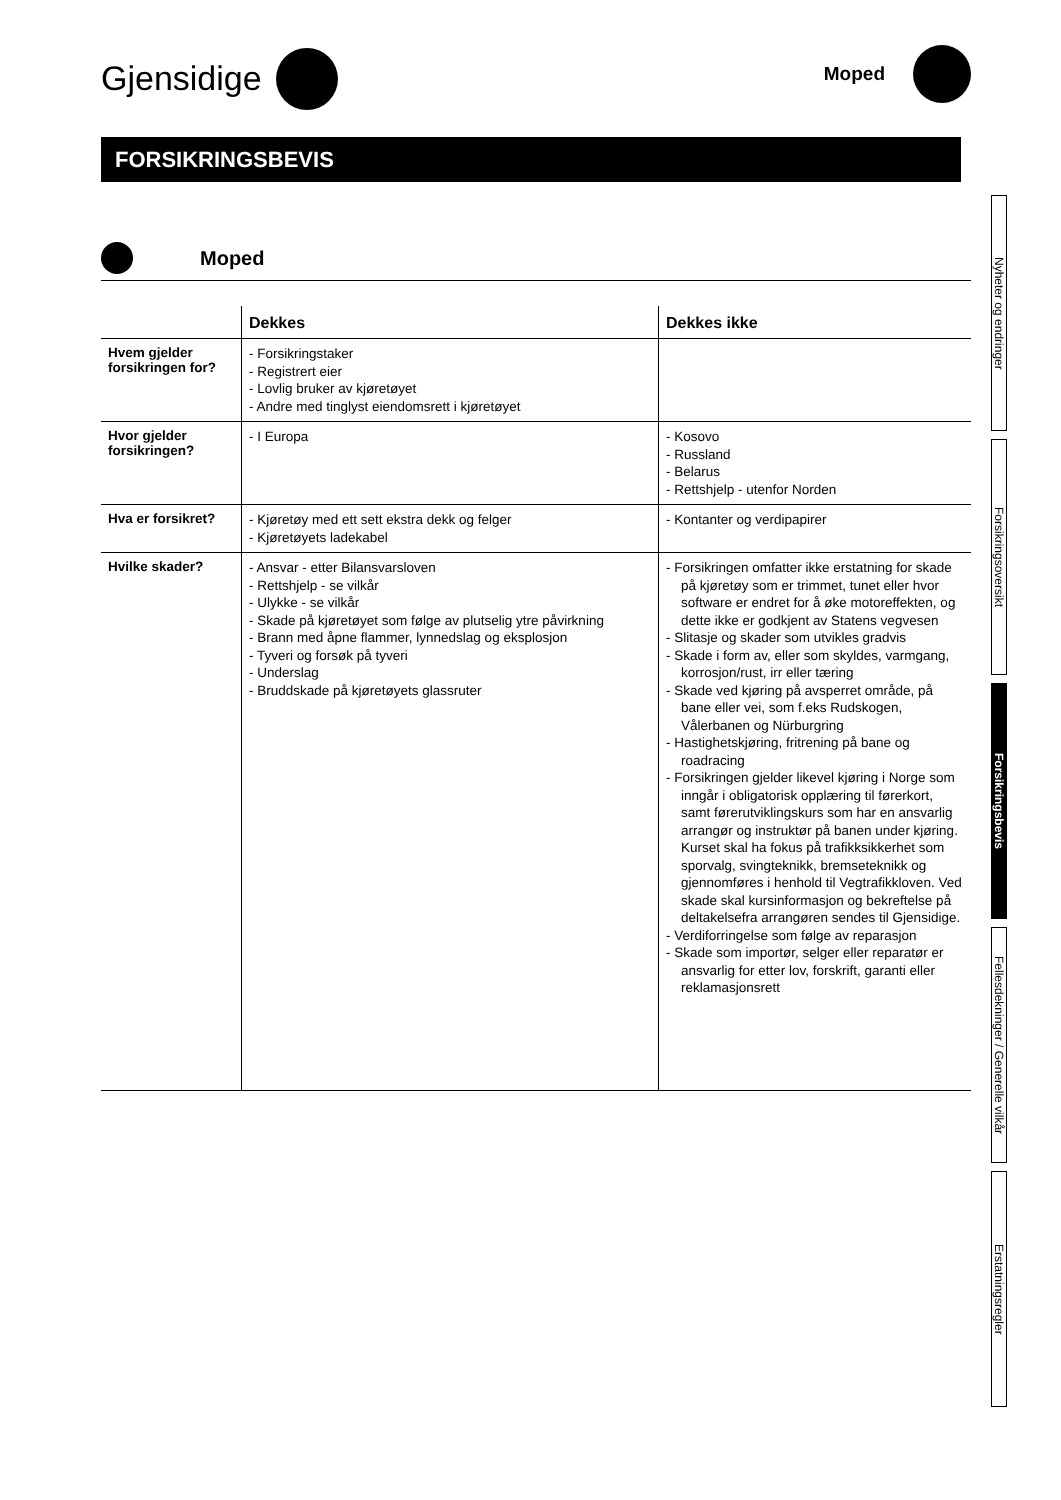Gjensidige
Moped
FORSIKRINGSBEVIS
Moped
| | Dekkes | Dekkes ikke |
| --- | --- | --- |
| Hvem gjelder forsikringen for? | - Forsikringstaker - Registrert eier - Lovlig bruker av kjøretøyet - Andre med tinglyst eiendomsrett i kjøretøyet | |
| Hvor gjelder forsikringen? | - I Europa | - Kosovo - Russland - Belarus - Rettshjelp - utenfor Norden |
| Hva er forsikret? | - Kjøretøy med ett sett ekstra dekk og felger - Kjøretøyets ladekabel | - Kontanter og verdipapirer |
| Hvilke skader? | - Ansvar - etter Bilansvarsloven - Rettshjelp - se vilkår - Ulykke - se vilkår - Skade på kjøretøyet som følge av plutselig ytre påvirkning - Brann med åpne flammer, lynnedslag og eksplosjon - Tyveri og forsøk på tyveri - Underslag - Bruddskade på kjøretøyets glassruter | - Forsikringen omfatter ikke erstatning for skade på kjøretøy som er trimmet, tunet eller hvor software er endret for å øke motoreffekten, og dette ikke er godkjent av Statens vegvesen - Slitasje og skader som utvikles gradvis - Skade i form av, eller som skyldes, varmgang, korrosjon/rust, irr eller tæring - Skade ved kjøring på avsperret område, på bane eller vei, som f.eks Rudskogen, Vålerbanen og Nürburgring - Hastighetskjøring, fritrening på bane og roadracing - Forsikringen gjelder likevel kjøring i Norge som inngår i obligatorisk opplæring til førerkort, samt førerutviklingskurs som har en ansvarlig arrangør og instruktør på banen under kjøring. Kurset skal ha fokus på trafikksikkerhet som sporvalg, svingteknikk, bremseteknikk og gjennomføres i henhold til Vegtrafikkloven. Ved skade skal kursinformasjon og bekreftelse på deltakelsefra arrangøren sendes til Gjensidige. - Verdiforringelse som følge av reparasjon - Skade som importør, selger eller reparatør er ansvarlig for etter lov, forskrift, garanti eller reklamasjonsrett |
Nyheter og endringer
Forsikringsoversikt
Forsikringsbevis
Fellesdekninger / Generelle vilkår
Erstatningsregler